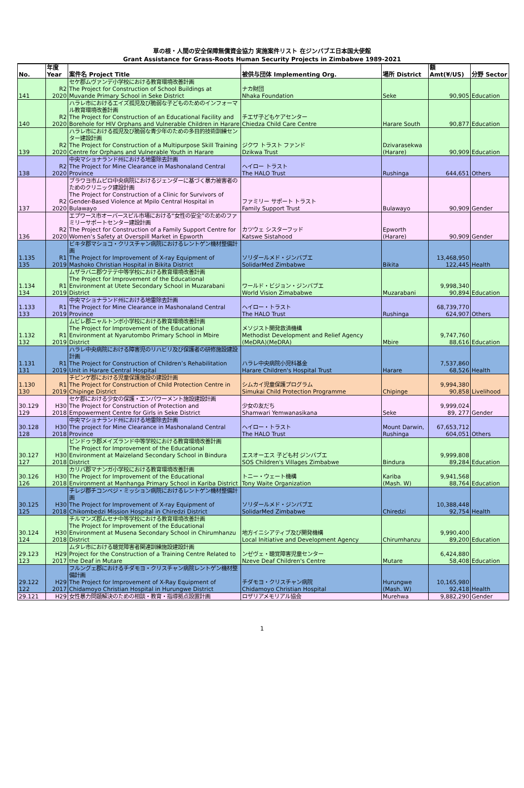草の根・人間の安全保障無償資金協力 実施案件リスト 在ジンバブエ日本国大使館
Grant Assistance for Grass-Roots Human Security Projects in Zimbabwe 1989-2021
| No. | 年度 Year | 案件名 Project Title | 被供与団体 Implementing Org. | 場所 District | 額 Amt(¥/US) | 分野 Sector |
| --- | --- | --- | --- | --- | --- | --- |
| 141 | R2 2020 | セケ郡ムヴァンデ小学校における教育環境改善計画 The Project for Construction of School Buildings at Muvande Primary School in Seke District | ナカ財団 Nhaka Foundation | Seke | 90,905 | Education |
| 140 | R2 2020 | ハラレ市におけるエイズ孤児及び脆弱な子どものためのインフォーマル教育環境改善計画 The Project for Construction of an Educational Facility and Borehole for HIV Orphans and Vulnerable Children in Harare | チエザ子どもケアセンター Chiedza Child Care Centre | Harare South | 90,877 | Education |
| 139 | R2 2020 | ハラレ市における孤児及び脆弱な青少年のための多目的技術訓練センター建設計画 The Project for Construction of a Multipurpose Skill Training Centre for Orphans and Vulnerable Youth in Harare | ジクワ トラスト ファンド Dzikwa Trust | Dzivarasekwa (Harare) | 90,909 | Education |
| 138 | R2 2020 | 中央マショナランド州における地雷除去計画 The Project for Mine Clearance in Mashonaland Central Province | ヘイロー トラスト The HALO Trust | Rushinga | 644,651 | Others |
| 137 | R2 2020 | ブラワヨ市ムピロ中央病院におけるジェンダーに基づく暴力被害者のためのクリニック建設計画 The Project for Construction of a Clinic for Survivors of Gender-Based Violence at Mpilo Central Hospital in Bulawayo | ファミリー サポート トラスト Family Support Trust | Bulawayo | 90,909 | Gender |
| 136 | R2 2020 | エプワース市オーバースピル市場における“女性の安全”のためのファミリーサポートセンター建設計画 The Project for Construction of a Family Support Centre for Women’s Safety at Overspill Market in Epworth | カツウェ シスターフッド Katswe Sistahood | Epworth (Harare) | 90,909 | Gender |
| 1.135 135 | R1 2019 | ビキタ郡マショコ・クリスチャン病院におけるレントゲン機材整備計画 The Project for Improvement of X-ray Equipment of Mashoko Christian Hospital in Bikita District | ソリダールメド・ジンバブエ SolidarMed Zimbabwe | Bikita | 13,468,950 122,445 | Health |
| 1.134 134 | R1 2019 | ムザラバニ郡ウテテ中等学校における教育環境改善計画 The Project for Improvement of the Educational Environment at Utete Secondary School in Muzarabani District | ワールド・ビジョン・ジンバブエ World Vision Zimababwe | Muzarabani | 9,998,340 90,894 | Education |
| 1.133 133 | R1 2019 | 中央マショナランド州における地雷除去計画 The Project for Mine Clearance in Mashonaland Central Province | ヘイロー・トラスト The HALO Trust | Rushinga | 68,739,770 624,907 | Others |
| 1.132 132 | R1 2019 | ムビレ郡ニャルトンボ小学校における教育環境改善計画 The Project for Improvement of the Educational Environment at Nyarutombo Primary School in Mbire District | メソジスト開発救済機構 Methodist Development and Relief Agency (MeDRA)(MeDRA) | Mbire | 9,747,760 88,616 | Education |
| 1.131 131 | R1 2019 | ハラレ中央病院における障害児のリハビリ及び保護者の研修施設建設計画 The Project for Construction of Children’s Rehabilitation Unit in Harare Central Hospital | ハラレ中央病院小児科基金 Harare Children's Hospital Trust | Harare | 7,537,860 68,526 | Health |
| 1.130 130 | R1 2019 | チピンゲ郡における児童保護施設の建設計画 The Project for Construction of Child Protection Centre in Chipinge District | シムカイ児童保護プログラム Simukai Child Protection Programme | Chipinge | 9,994,380 90,858 | Livelihood |
| 30.129 129 | H30 2018 | セケ郡における少女の保護・エンパワーメント施設建設計画 The Project for Construction of Protection and Empowerment Centre for Girls in Seke District | 少女の友だち Shamwari Yemwanasikana | Seke | 9,999,024 89, 277 | Gender |
| 30.128 128 | H30 2018 | 中央マショナランド州における地雷除去計画 The project for Mine Clearance in Mashonaland Central Province | ヘイロー・トラスト The HALO Trust | Mount Darwin, Rushinga | 67,653,712 604,051 | Others |
| 30.127 127 | H30 2018 | ビンドゥラ郡メイズランド中等学校における教育環境改善計画 The Project for Improvement of the Educational Environment at Maizeland Secondary School in Bindura District | エスオーエス 子ども村 ジンバブエ SOS Children's Villages Zimbabwe | Bindura | 9,999,808 89,284 | Education |
| 30.126 126 | H30 2018 | カリバ郡マナンガ小学校における教育環境改善計画 The Project for Improvement of the Educational Environment at Manhanga Primary School in Kariba District | トニー・ウェート機構 Tony Waite Organization | Kariba (Mash. W) | 9,941,568 88,764 | Education |
| 30.125 125 | H30 2018 | チレジ郡チコンベジ・ミッション病院におけるレントゲン機材整備計画 The Project for Improvement of X-ray Equipment of Chikombedzi Mission Hospital in Chiredzi District | ソリダールメド・ジンバブエ SolidarMed Zimbabwe | Chiredzi | 10,388,448 92,754 | Health |
| 30.124 124 | H30 2018 | チルマンズ郡ムセナ中等学校における教育環境改善計画 The Project for Improvement of the Educational Environment at Musena Secondary School in Chirumhanzu District | 地方イニシアティブ及び開発機構 Local Initiative and Development Agency | Chirumhanzu | 9,990,400 89,200 | Education |
| 29.123 123 | H29 2017 | ムタレ市における聴覚障害者関連訓練施設建設計画 Project for the Construction of a Training Centre Related to the Deaf in Mutare | ンゼヴェ・聴覚障害児童センター Nzeve Deaf Children's Centre | Mutare | 6,424,880 58,408 | Education |
| 29.122 122 | H29 2017 | フルングェ郡におけるチダモヨ・クリスチャン病院レントゲン機材整備計画 The Project for Improvement of X-Ray Equipment of Chidamoyo Christian Hospital in Hurungwe District | チダモヨ・クリスチャン病院 Chidamoyo Christian Hospital | Hurungwe (Mash. W) | 10,165,980 92,418 | Health |
| 29.121 | H29 | 女性暴力問題解決のための相談・教育・指導拠点設置計画 | ロザリアメモリアル協会 | Murehwa | 9,882,290 | Gender |
1